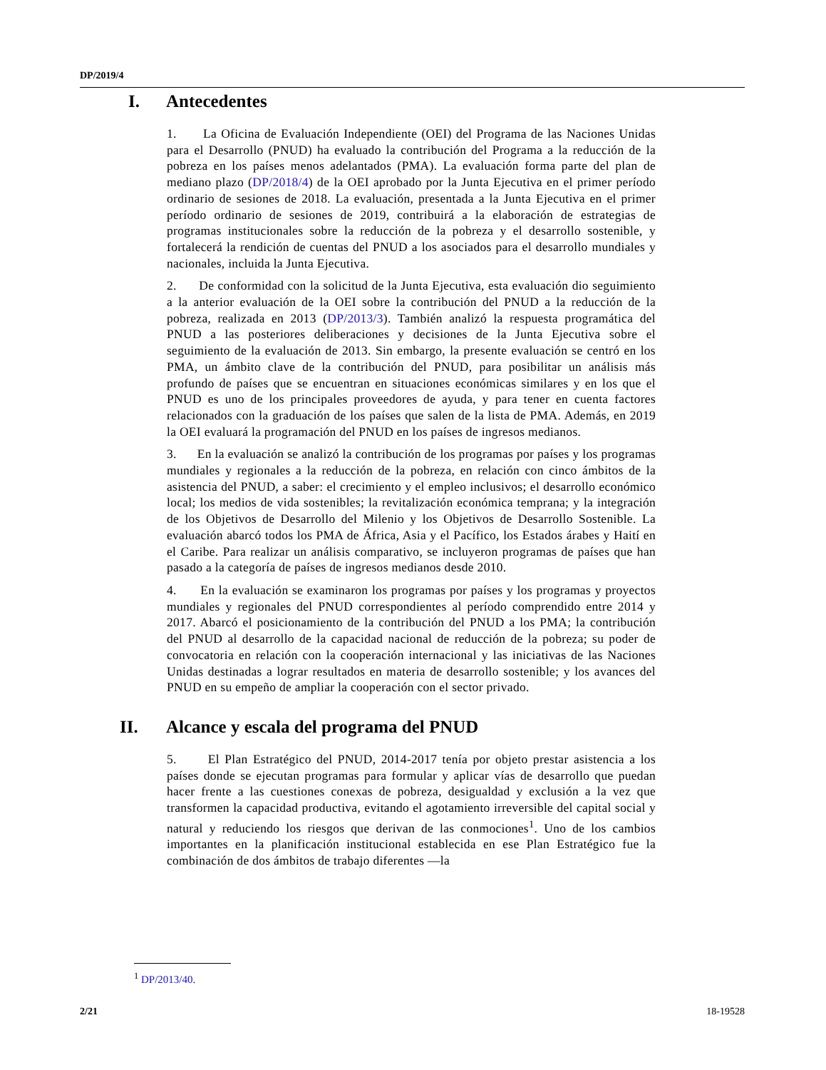DP/2019/4
I. Antecedentes
1. La Oficina de Evaluación Independiente (OEI) del Programa de las Naciones Unidas para el Desarrollo (PNUD) ha evaluado la contribución del Programa a la reducción de la pobreza en los países menos adelantados (PMA). La evaluación forma parte del plan de mediano plazo (DP/2018/4) de la OEI aprobado por la Junta Ejecutiva en el primer período ordinario de sesiones de 2018. La evaluación, presentada a la Junta Ejecutiva en el primer período ordinario de sesiones de 2019, contribuirá a la elaboración de estrategias de programas institucionales sobre la reducción de la pobreza y el desarrollo sostenible, y fortalecerá la rendición de cuentas del PNUD a los asociados para el desarrollo mundiales y nacionales, incluida la Junta Ejecutiva.
2. De conformidad con la solicitud de la Junta Ejecutiva, esta evaluación dio seguimiento a la anterior evaluación de la OEI sobre la contribución del PNUD a la reducción de la pobreza, realizada en 2013 (DP/2013/3). También analizó la respuesta programática del PNUD a las posteriores deliberaciones y decisiones de la Junta Ejecutiva sobre el seguimiento de la evaluación de 2013. Sin embargo, la presente evaluación se centró en los PMA, un ámbito clave de la contribución del PNUD, para posibilitar un análisis más profundo de países que se encuentran en situaciones económicas similares y en los que el PNUD es uno de los principales proveedores de ayuda, y para tener en cuenta factores relacionados con la graduación de los países que salen de la lista de PMA. Además, en 2019 la OEI evaluará la programación del PNUD en los países de ingresos medianos.
3. En la evaluación se analizó la contribución de los programas por países y los programas mundiales y regionales a la reducción de la pobreza, en relación con cinco ámbitos de la asistencia del PNUD, a saber: el crecimiento y el empleo inclusivos; el desarrollo económico local; los medios de vida sostenibles; la revitalización económica temprana; y la integración de los Objetivos de Desarrollo del Milenio y los Objetivos de Desarrollo Sostenible. La evaluación abarcó todos los PMA de África, Asia y el Pacífico, los Estados árabes y Haití en el Caribe. Para realizar un análisis comparativo, se incluyeron programas de países que han pasado a la categoría de países de ingresos medianos desde 2010.
4. En la evaluación se examinaron los programas por países y los programas y proyectos mundiales y regionales del PNUD correspondientes al período comprendido entre 2014 y 2017. Abarcó el posicionamiento de la contribución del PNUD a los PMA; la contribución del PNUD al desarrollo de la capacidad nacional de reducción de la pobreza; su poder de convocatoria en relación con la cooperación internacional y las iniciativas de las Naciones Unidas destinadas a lograr resultados en materia de desarrollo sostenible; y los avances del PNUD en su empeño de ampliar la cooperación con el sector privado.
II. Alcance y escala del programa del PNUD
5. El Plan Estratégico del PNUD, 2014-2017 tenía por objeto prestar asistencia a los países donde se ejecutan programas para formular y aplicar vías de desarrollo que puedan hacer frente a las cuestiones conexas de pobreza, desigualdad y exclusión a la vez que transformen la capacidad productiva, evitando el agotamiento irreversible del capital social y natural y reduciendo los riesgos que derivan de las conmociones<sup>1</sup>. Uno de los cambios importantes en la planificación institucional establecida en ese Plan Estratégico fue la combinación de dos ámbitos de trabajo diferentes —la
<sup>1</sup> DP/2013/40.
2/21 18-19528